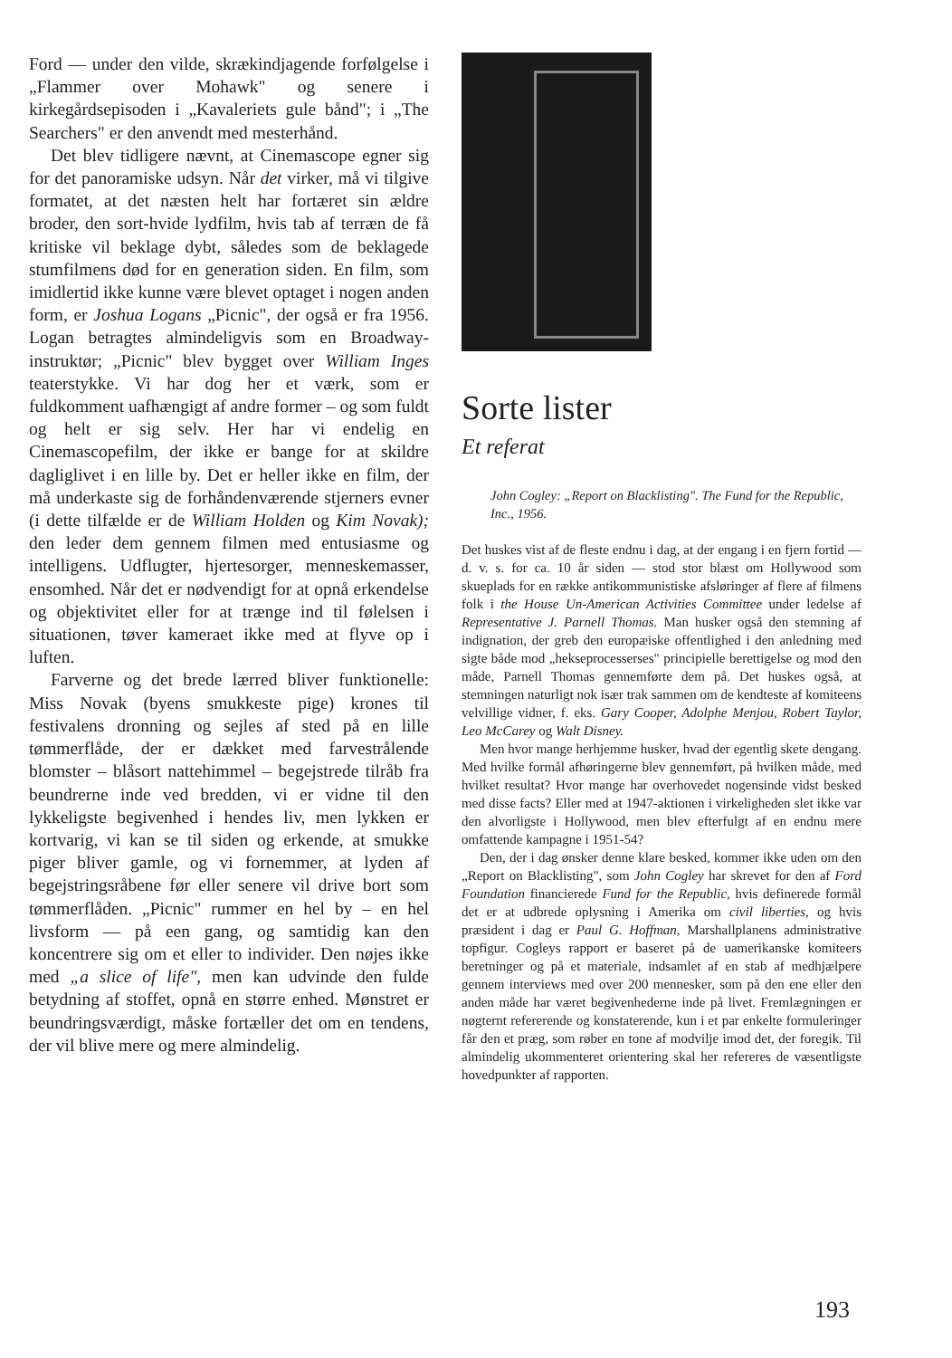Ford — under den vilde, skrækindjagende forfølgelse i „Flammer over Mohawk" og senere i kirkegårdsepisoden i „Kavaleriets gule bånd"; i „The Searchers" er den anvendt med mesterhånd.
Det blev tidligere nævnt, at Cinemascope egner sig for det panoramiske udsyn. Når det virker, må vi tilgive formatet, at det næsten helt har fortæret sin ældre broder, den sort-hvide lydfilm, hvis tab af terræn de få kritiske vil beklage dybt, således som de beklagede stumfilmens død for en generation siden. En film, som imidlertid ikke kunne være blevet optaget i nogen anden form, er Joshua Logans „Picnic", der også er fra 1956. Logan betragtes almindeligvis som en Broadway-instruktør; „Picnic" blev bygget over William Inges teaterstykke. Vi har dog her et værk, som er fuldkomment uafhængigt af andre former – og som fuldt og helt er sig selv. Her har vi endelig en Cinemascopefilm, der ikke er bange for at skildre dagliglivet i en lille by. Det er heller ikke en film, der må underkaste sig de forhåndenværende stjerners evner (i dette tilfælde er de William Holden og Kim Novak); den leder dem gennem filmen med entusiasme og intelligens. Udflugter, hjertesorger, menneskemasser, ensomhed. Når det er nødvendigt for at opnå erkendelse og objektivitet eller for at trænge ind til følelsen i situationen, tøver kameraet ikke med at flyve op i luften.
Farverne og det brede lærred bliver funktionelle: Miss Novak (byens smukkeste pige) krones til festivalens dronning og sejles af sted på en lille tømmerflåde, der er dækket med farvestrålende blomster – blåsort nattehimmel – begejstrede tilråb fra beundrerne inde ved bredden, vi er vidne til den lykkeligste begivenhed i hendes liv, men lykken er kortvarig, vi kan se til siden og erkende, at smukke piger bliver gamle, og vi fornemmer, at lyden af begejstringsråbene før eller senere vil drive bort som tømmerflåden. „Picnic" rummer en hel by – en hel livsform — på een gang, og samtidig kan den koncentrere sig om et eller to individer. Den nøjes ikke med „a slice of life", men kan udvinde den fulde betydning af stoffet, opnå en større enhed. Mønstret er beundringsværdigt, måske fortæller det om en tendens, der vil blive mere og mere almindelig.
Sorte lister
Et referat
John Cogley: „Report on Blacklisting". The Fund for the Republic, Inc., 1956.
Det huskes vist af de fleste endnu i dag, at der engang i en fjern fortid — d. v. s. for ca. 10 år siden — stod stor blæst om Hollywood som skueplads for en række antikommunistiske afsløringer af flere af filmens folk i the House Un-American Activities Committee under ledelse af Representative J. Parnell Thomas. Man husker også den stemning af indignation, der greb den europæiske offentlighed i den anledning med sigte både mod „hekseprocesserses" principielle berettigelse og mod den måde, Parnell Thomas gennemførte dem på. Det huskes også, at stemningen naturligt nok især trak sammen om de kendteste af komiteens velvillige vidner, f. eks. Gary Cooper, Adolphe Menjou, Robert Taylor, Leo McCarey og Walt Disney.
Men hvor mange herhjemme husker, hvad der egentlig skete dengang. Med hvilke formål afhøringerne blev gennemført, på hvilken måde, med hvilket resultat? Hvor mange har overhovedet nogensinde vidst besked med disse facts? Eller med at 1947-aktionen i virkeligheden slet ikke var den alvorligste i Hollywood, men blev efterfulgt af en endnu mere omfattende kampagne i 1951-54?
Den, der i dag ønsker denne klare besked, kommer ikke uden om den „Report on Blacklisting", som John Cogley har skrevet for den af Ford Foundation financierede Fund for the Republic, hvis definerede formål det er at udbrede oplysning i Amerika om civil liberties, og hvis præsident i dag er Paul G. Hoffman, Marshallplanens administrative topfigur. Cogleys rapport er baseret på de uamerikanske komiteers beretninger og på et materiale, indsamlet af en stab af medhjælpere gennem interviews med over 200 mennesker, som på den ene eller den anden måde har været begivenhederne inde på livet. Fremlægningen er nøgternt refererende og konstaterende, kun i et par enkelte formuleringer får den et præg, som røber en tone af modvilje imod det, der foregik. Til almindelig ukommenteret orientering skal her refereres de væsentligste hovedpunkter af rapporten.
193